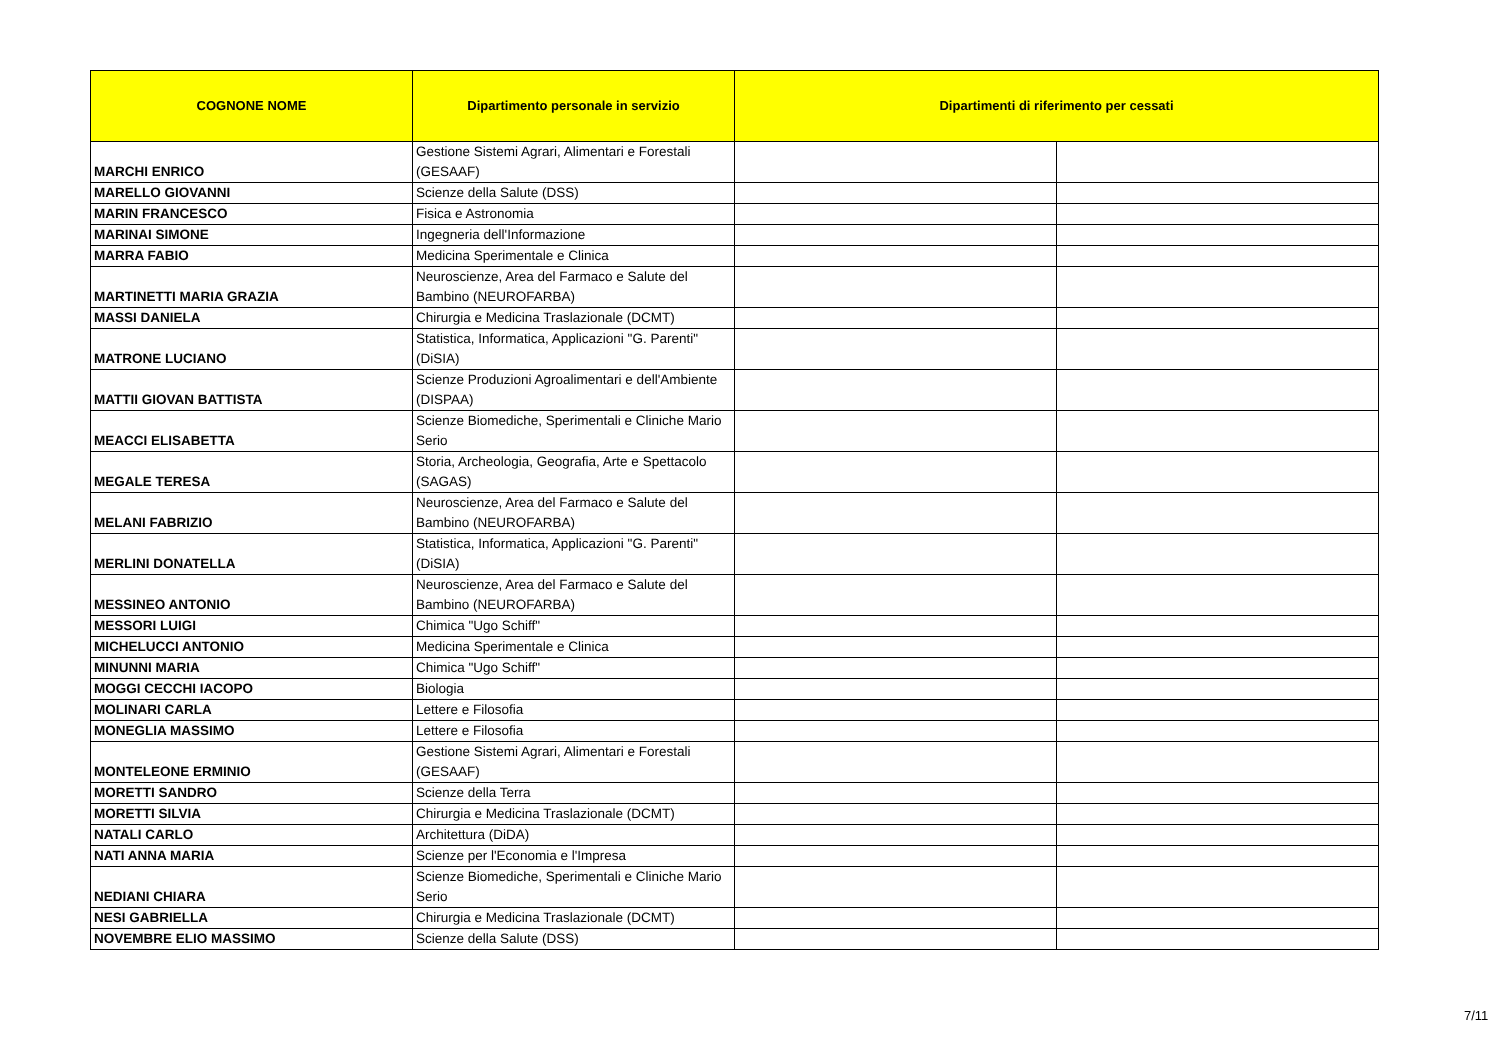| COGNONE NOME | Dipartimento personale in servizio | Dipartimenti di riferimento per cessati | |
| --- | --- | --- | --- |
| MARCHI ENRICO | Gestione Sistemi Agrari, Alimentari e Forestali (GESAAF) | | |
| MARELLO GIOVANNI | Scienze della Salute (DSS) | | |
| MARIN FRANCESCO | Fisica e Astronomia | | |
| MARINAI SIMONE | Ingegneria dell'Informazione | | |
| MARRA FABIO | Medicina Sperimentale e Clinica | | |
| MARTINETTI MARIA GRAZIA | Neuroscienze, Area del Farmaco e Salute del Bambino (NEUROFARBA) | | |
| MASSI DANIELA | Chirurgia e Medicina Traslazionale (DCMT) | | |
| MATRONE LUCIANO | Statistica, Informatica, Applicazioni "G. Parenti" (DiSIA) | | |
| MATTII GIOVAN BATTISTA | Scienze Produzioni Agroalimentari e dell'Ambiente (DISPAA) | | |
| MEACCI ELISABETTA | Scienze Biomediche, Sperimentali e Cliniche Mario Serio | | |
| MEGALE TERESA | Storia, Archeologia, Geografia, Arte e Spettacolo (SAGAS) | | |
| MELANI FABRIZIO | Neuroscienze, Area del Farmaco e Salute del Bambino (NEUROFARBA) | | |
| MERLINI DONATELLA | Statistica, Informatica, Applicazioni "G. Parenti" (DiSIA) | | |
| MESSINEO ANTONIO | Neuroscienze, Area del Farmaco e Salute del Bambino (NEUROFARBA) | | |
| MESSORI LUIGI | Chimica "Ugo Schiff" | | |
| MICHELUCCI ANTONIO | Medicina Sperimentale e Clinica | | |
| MINUNNI MARIA | Chimica "Ugo Schiff" | | |
| MOGGI CECCHI IACOPO | Biologia | | |
| MOLINARI CARLA | Lettere e Filosofia | | |
| MONEGLIA MASSIMO | Lettere e Filosofia | | |
| MONTELEONE ERMINIO | Gestione Sistemi Agrari, Alimentari e Forestali (GESAAF) | | |
| MORETTI SANDRO | Scienze della Terra | | |
| MORETTI SILVIA | Chirurgia e Medicina Traslazionale (DCMT) | | |
| NATALI CARLO | Architettura (DiDA) | | |
| NATI ANNA MARIA | Scienze per l'Economia e l'Impresa | | |
| NEDIANI CHIARA | Scienze Biomediche, Sperimentali e Cliniche Mario Serio | | |
| NESI GABRIELLA | Chirurgia e Medicina Traslazionale (DCMT) | | |
| NOVEMBRE ELIO MASSIMO | Scienze della Salute (DSS) | | |
7/11